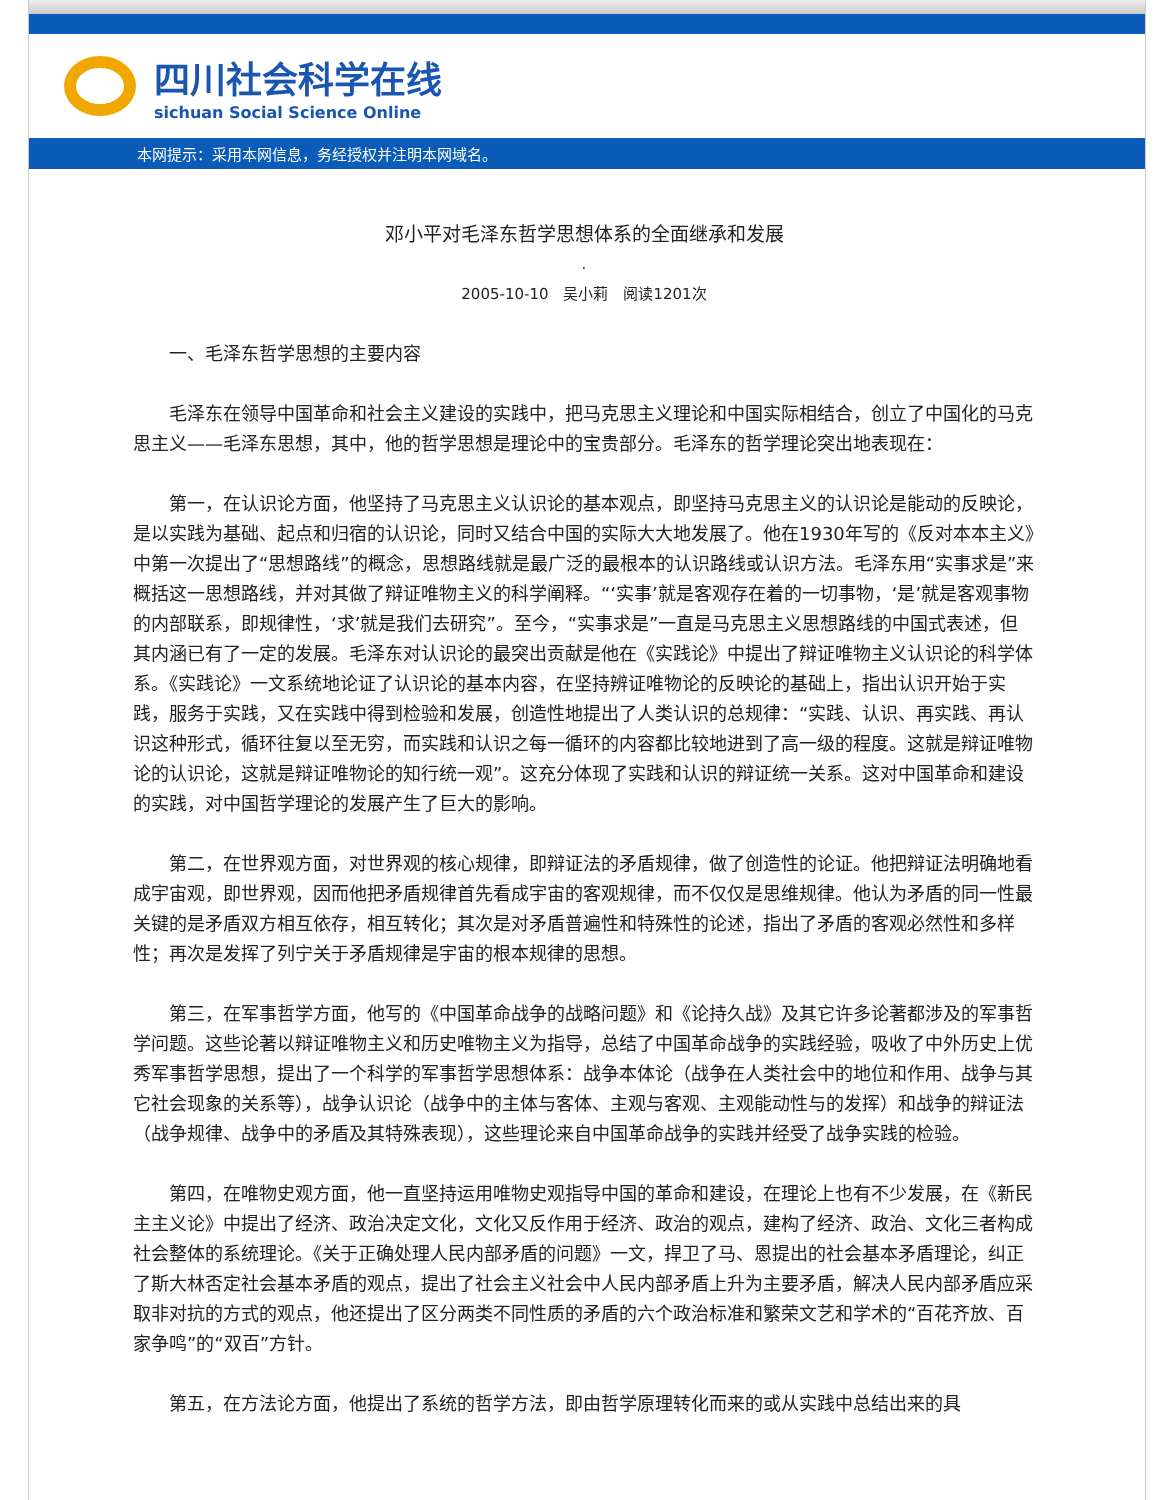四川社会科学在线
sichuan Social Science Online
本网提示：采用本网信息，务经授权并注明本网域名。
邓小平对毛泽东哲学思想体系的全面继承和发展
.
2005-10-10　吴小莉　阅读1201次
一、毛泽东哲学思想的主要内容
毛泽东在领导中国革命和社会主义建设的实践中，把马克思主义理论和中国实际相结合，创立了中国化的马克思主义——毛泽东思想，其中，他的哲学思想是理论中的宝贵部分。毛泽东的哲学理论突出地表现在：
第一，在认识论方面，他坚持了马克思主义认识论的基本观点，即坚持马克思主义的认识论是能动的反映论，是以实践为基础、起点和归宿的认识论，同时又结合中国的实际大大地发展了。他在1930年写的《反对本本主义》中第一次提出了“思想路线”的概念，思想路线就是最广泛的最根本的认识路线或认识方法。毛泽东用“实事求是”来概括这一思想路线，并对其做了辩证唯物主义的科学阐释。“‘实事’就是客观存在着的一切事物，‘是’就是客观事物的内部联系，即规律性，‘求’就是我们去研究”。至今，“实事求是”一直是马克思主义思想路线的中国式表述，但其内涵已有了一定的发展。毛泽东对认识论的最突出贡献是他在《实践论》中提出了辩证唯物主义认识论的科学体系。《实践论》一文系统地论证了认识论的基本内容，在坚持辨证唯物论的反映论的基础上，指出认识开始于实践，服务于实践，又在实践中得到检验和发展，创造性地提出了人类认识的总规律：“实践、认识、再实践、再认识这种形式，循环往复以至无穷，而实践和认识之每一循环的内容都比较地进到了高一级的程度。这就是辩证唯物论的认识论，这就是辩证唯物论的知行统一观”。这充分体现了实践和认识的辩证统一关系。这对中国革命和建设的实践，对中国哲学理论的发展产生了巨大的影响。
第二，在世界观方面，对世界观的核心规律，即辩证法的矛盾规律，做了创造性的论证。他把辩证法明确地看成宇宙观，即世界观，因而他把矛盾规律首先看成宇宙的客观规律，而不仅仅是思维规律。他认为矛盾的同一性最关键的是矛盾双方相互依存，相互转化；其次是对矛盾普遍性和特殊性的论述，指出了矛盾的客观必然性和多样性；再次是发挥了列宁关于矛盾规律是宇宙的根本规律的思想。
第三，在军事哲学方面，他写的《中国革命战争的战略问题》和《论持久战》及其它许多论著都涉及的军事哲学问题。这些论著以辩证唯物主义和历史唯物主义为指导，总结了中国革命战争的实践经验，吸收了中外历史上优秀军事哲学思想，提出了一个科学的军事哲学思想体系：战争本体论（战争在人类社会中的地位和作用、战争与其它社会现象的关系等），战争认识论（战争中的主体与客体、主观与客观、主观能动性与的发挥）和战争的辩证法（战争规律、战争中的矛盾及其特殊表现），这些理论来自中国革命战争的实践并经受了战争实践的检验。
第四，在唯物史观方面，他一直坚持运用唯物史观指导中国的革命和建设，在理论上也有不少发展，在《新民主主义论》中提出了经济、政治决定文化，文化又反作用于经济、政治的观点，建构了经济、政治、文化三者构成社会整体的系统理论。《关于正确处理人民内部矛盾的问题》一文，捍卫了马、恩提出的社会基本矛盾理论，纠正了斯大林否定社会基本矛盾的观点，提出了社会主义社会中人民内部矛盾上升为主要矛盾，解决人民内部矛盾应采取非对抗的方式的观点，他还提出了区分两类不同性质的矛盾的六个政治标准和繁荣文艺和学术的“百花齐放、百家争鸣”的“双百”方针。
第五，在方法论方面，他提出了系统的哲学方法，即由哲学原理转化而来的或从实践中总结出来的具